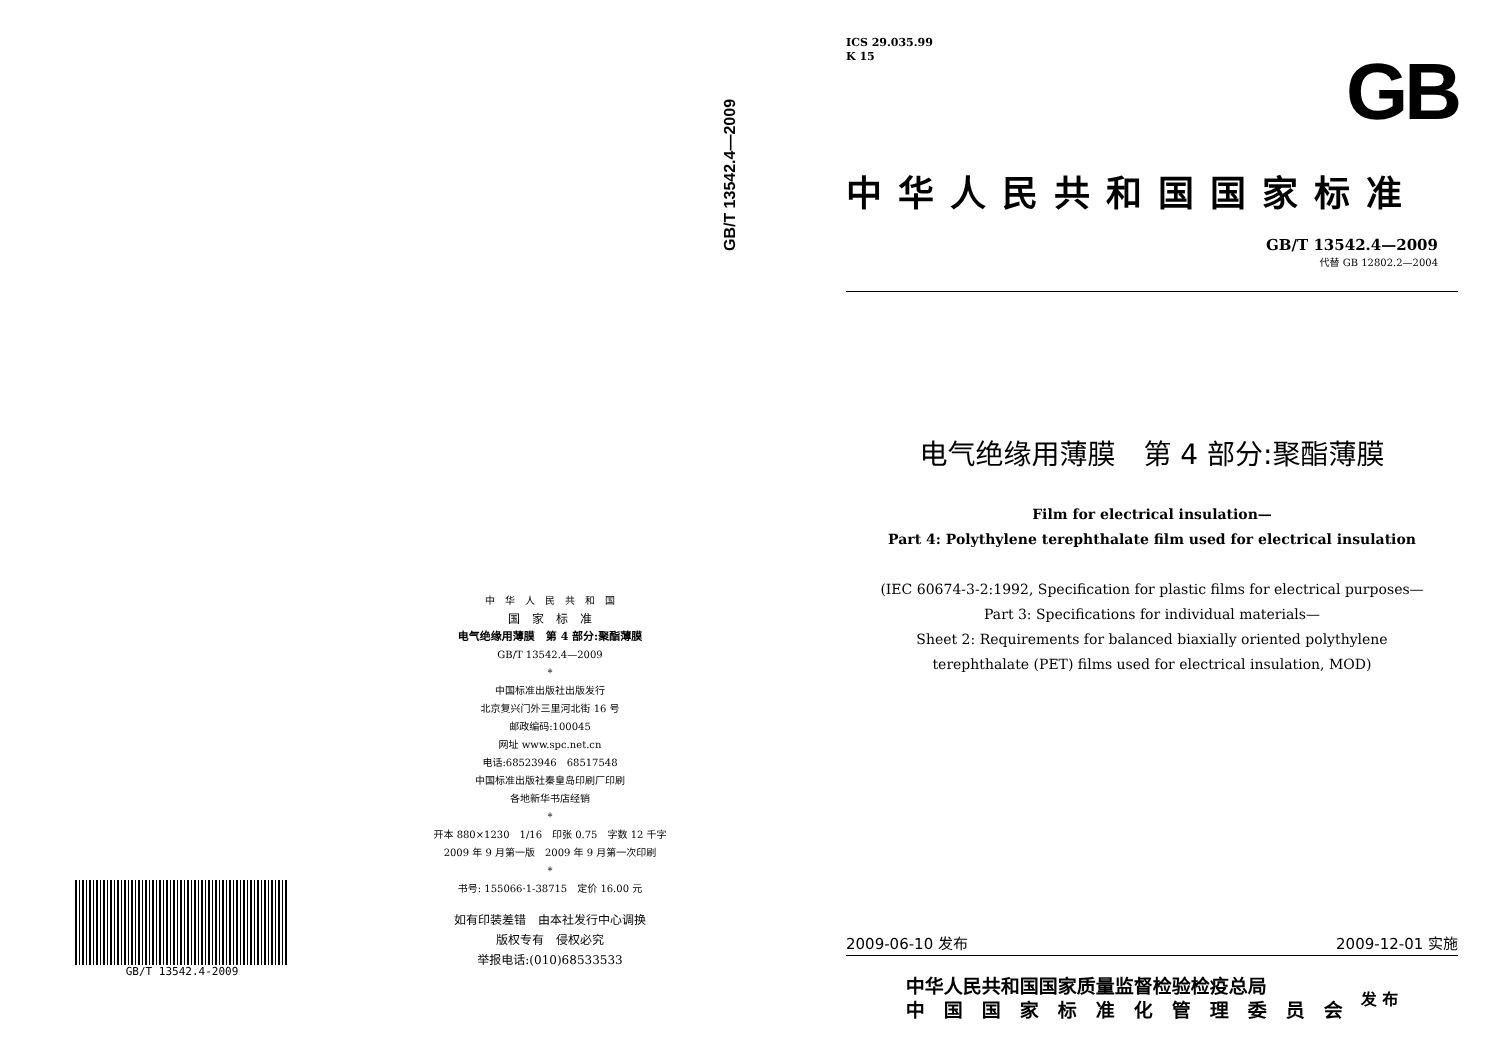GB/T 13542.4—2009
中　华　人　民　共　和　国
国　家　标　准
电气绝缘用薄膜　第 4 部分:聚酯薄膜
GB/T 13542.4—2009
*
中国标准出版社出版发行
北京复兴门外三里河北街 16 号
邮政编码:100045
网址 www.spc.net.cn
电话:68523946　68517548
中国标准出版社秦皇岛印刷厂印刷
各地新华书店经销
*
开本 880×1230　1/16　印张 0.75　字数 12 千字
2009 年 9 月第一版　2009 年 9 月第一次印刷
*
书号: 155066·1-38715　定价 16.00 元
如有印装差错　由本社发行中心调换
版权专有　侵权必究
举报电话:(010)68533533
GB/T 13542.4-2009
ICS 29.035.99
K 15
GB
中华人民共和国国家标准
GB/T 13542.4—2009
代替 GB 12802.2—2004
电气绝缘用薄膜　第 4 部分:聚酯薄膜
Film for electrical insulation—
Part 4: Polythylene terephthalate film used for electrical insulation
(IEC 60674-3-2:1992, Specification for plastic films for electrical purposes—
Part 3: Specifications for individual materials—
Sheet 2: Requirements for balanced biaxially oriented polythylene
terephthalate (PET) films used for electrical insulation, MOD)
2009-06-10 发布 2009-12-01 实施
中华人民共和国国家质量监督检验检疫总局
中　国　国　家　标　准　化　管　理　委　员　会
发 布